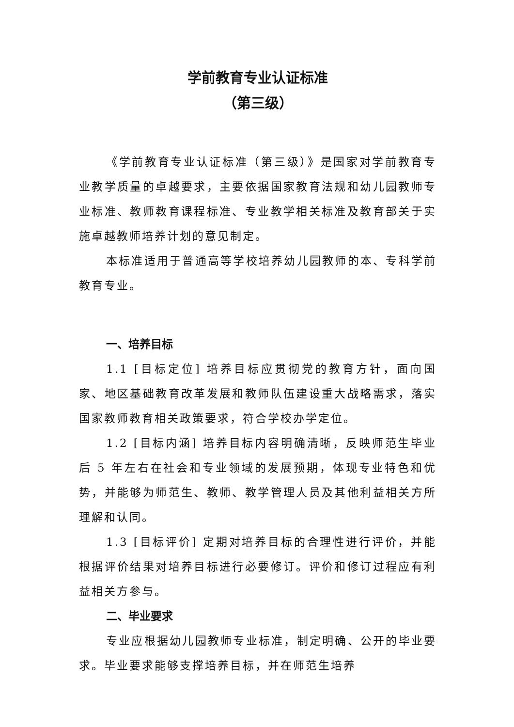学前教育专业认证标准
（第三级）
《学前教育专业认证标准（第三级）》是国家对学前教育专业教学质量的卓越要求，主要依据国家教育法规和幼儿园教师专业标准、教师教育课程标准、专业教学相关标准及教育部关于实施卓越教师培养计划的意见制定。
本标准适用于普通高等学校培养幼儿园教师的本、专科学前教育专业。
一、培养目标
1.1 [目标定位] 培养目标应贯彻党的教育方针，面向国家、地区基础教育改革发展和教师队伍建设重大战略需求，落实国家教师教育相关政策要求，符合学校办学定位。
1.2 [目标内涵] 培养目标内容明确清晰，反映师范生毕业后 5 年左右在社会和专业领域的发展预期，体现专业特色和优势，并能够为师范生、教师、教学管理人员及其他利益相关方所理解和认同。
1.3 [目标评价] 定期对培养目标的合理性进行评价，并能根据评价结果对培养目标进行必要修订。评价和修订过程应有利益相关方参与。
二、毕业要求
专业应根据幼儿园教师专业标准，制定明确、公开的毕业要求。毕业要求能够支撑培养目标，并在师范生培养